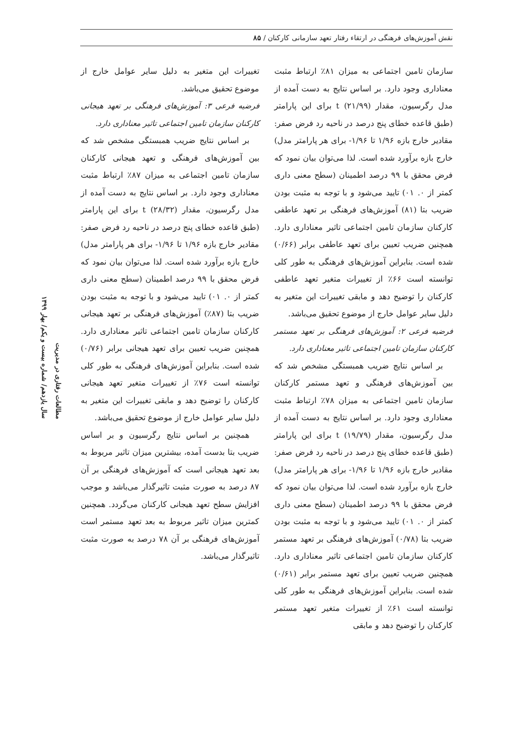نقش آموزش‌های فرهنگی در ارتقاء رفتار تعهد سازمانی کارکنان / ۸۵
سازمان تامین اجتماعی به میزان ۸۱٪ ارتباط مثبت معناداری وجود دارد. بر اساس نتایج به دست آمده از مدل رگرسیون، مقدار t (۲۱/۹۹) برای این پارامتر (طبق قاعده خطای پنج درصد در ناحیه رد فرض صفر: مقادیر خارج بازه ۱/۹۶ تا ۱/۹۶- برای هر پارامتر مدل) خارج بازه برآورد شده است. لذا می‌توان بیان نمود که فرض محقق با ۹۹ درصد اطمینان (سطح معنی داری کمتر از ۰. ۰۱) تایید می‌شود و با توجه به مثبت بودن ضریب بتا (۸۱) آموزش‌های فرهنگی بر تعهد عاطفی کارکنان سازمان تامین اجتماعی تاثیر معناداری دارد. همچنین ضریب تعیین برای تعهد عاطفی برابر (۰/۶۶) شده است. بنابراین آموزش‌های فرهنگی به طور کلی توانسته است ۶۶٪ از تغییرات متغیر تعهد عاطفی کارکنان را توضیح دهد و مابقی تغییرات این متغیر به دلیل سایر عوامل خارج از موضوع تحقیق می‌باشد.
فرضیه فرعی ۲: آموزش‌های فرهنگی بر تعهد مستمر کارکنان سازمان تامین اجتماعی تاثیر معناداری دارد.
بر اساس نتایج ضریب همبستگی مشخص شد که بین آموزش‌های فرهنگی و تعهد مستمر کارکنان سازمان تامین اجتماعی به میزان ۷۸٪ ارتباط مثبت معناداری وجود دارد. بر اساس نتایج به دست آمده از مدل رگرسیون، مقدار t (۱۹/۷۹) برای این پارامتر (طبق قاعده خطای پنج درصد در ناحیه رد فرض صفر: مقادیر خارج بازه ۱/۹۶ تا ۱/۹۶- برای هر پارامتر مدل) خارج بازه برآورد شده است. لذا می‌توان بیان نمود که فرض محقق با ۹۹ درصد اطمینان (سطح معنی داری کمتر از ۰. ۰۱) تایید می‌شود و با توجه به مثبت بودن ضریب بتا (۰/۷۸) آموزش‌های فرهنگی بر تعهد مستمر کارکنان سازمان تامین اجتماعی تاثیر معناداری دارد. همچنین ضریب تعیین برای تعهد مستمر برابر (۰/۶۱) شده است. بنابراین آموزش‌های فرهنگی به طور کلی توانسته است ۶۱٪ از تغییرات متغیر تعهد مستمر کارکنان را توضیح دهد و مابقی
تغییرات این متغیر به دلیل سایر عوامل خارج از موضوع تحقیق می‌باشد.
فرضیه فرعی ۳: آموزش‌های فرهنگی بر تعهد هیجانی کارکنان سازمان تامین اجتماعی تاثیر معناداری دارد.
بر اساس نتایج ضریب همبستگی مشخص شد که بین آموزش‌های فرهنگی و تعهد هیجانی کارکنان سازمان تامین اجتماعی به میزان ۸۷٪ ارتباط مثبت معناداری وجود دارد. بر اساس نتایج به دست آمده از مدل رگرسیون، مقدار t (۲۸/۳۲) برای این پارامتر (طبق قاعده خطای پنج درصد در ناحیه رد فرض صفر: مقادیر خارج بازه ۱/۹۶ تا ۱/۹۶- برای هر پارامتر مدل) خارج بازه برآورد شده است. لذا می‌توان بیان نمود که فرض محقق با ۹۹ درصد اطمینان (سطح معنی داری کمتر از ۰. ۰۱) تایید می‌شود و با توجه به مثبت بودن ضریب بتا (۸۷٪) آموزش‌های فرهنگی بر تعهد هیجانی کارکنان سازمان تامین اجتماعی تاثیر معناداری دارد. همچنین ضریب تعیین برای تعهد هیجانی برابر (۰/۷۶) شده است. بنابراین آموزش‌های فرهنگی به طور کلی توانسته است ۷۶٪ از تغییرات متغیر تعهد هیجانی کارکنان را توضیح دهد و مابقی تغییرات این متغیر به دلیل سایر عوامل خارج از موضوع تحقیق می‌باشد.
همچنین بر اساس نتایج رگرسیون و بر اساس ضریب بتا بدست آمده، بیشترین میزان تاثیر مربوط به بعد تعهد هیجانی است که آموزش‌های فرهنگی بر آن ۸۷ درصد به صورت مثبت تاثیرگذار می‌باشد و موجب افزایش سطح تعهد هیجانی کارکنان می‌گردد. همچنین کمترین میزان تاثیر مربوط به بعد تعهد مستمر است آموزش‌های فرهنگی بر آن ۷۸ درصد به صورت مثبت تاثیرگذار می‌باشد.
مطالعات رفتاری در مدیریت
سال یازدهم/ شماره بیست و یکم/ بهار ۱۳۹۹